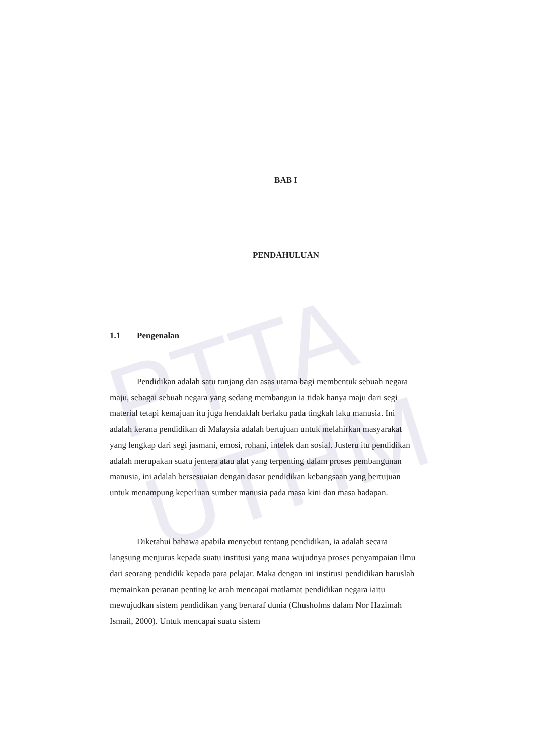PTTA UTHM
BAB I
PENDAHULUAN
1.1 Pengenalan
Pendidikan adalah satu tunjang dan asas utama bagi membentuk sebuah negara maju, sebagai sebuah negara yang sedang membangun ia tidak hanya maju dari segi material tetapi kemajuan itu juga hendaklah berlaku pada tingkah laku manusia. Ini adalah kerana pendidikan di Malaysia adalah bertujuan untuk melahirkan masyarakat yang lengkap dari segi jasmani, emosi, rohani, intelek dan sosial. Justeru itu pendidikan adalah merupakan suatu jentera atau alat yang terpenting dalam proses pembangunan manusia, ini adalah bersesuaian dengan dasar pendidikan kebangsaan yang bertujuan untuk menampung keperluan sumber manusia pada masa kini dan masa hadapan.
Diketahui bahawa apabila menyebut tentang pendidikan, ia adalah secara langsung menjurus kepada suatu institusi yang mana wujudnya proses penyampaian ilmu dari seorang pendidik kepada para pelajar. Maka dengan ini institusi pendidikan haruslah memainkan peranan penting ke arah mencapai matlamat pendidikan negara iaitu mewujudkan sistem pendidikan yang bertaraf dunia (Chusholms dalam Nor Hazimah Ismail, 2000). Untuk mencapai suatu sistem